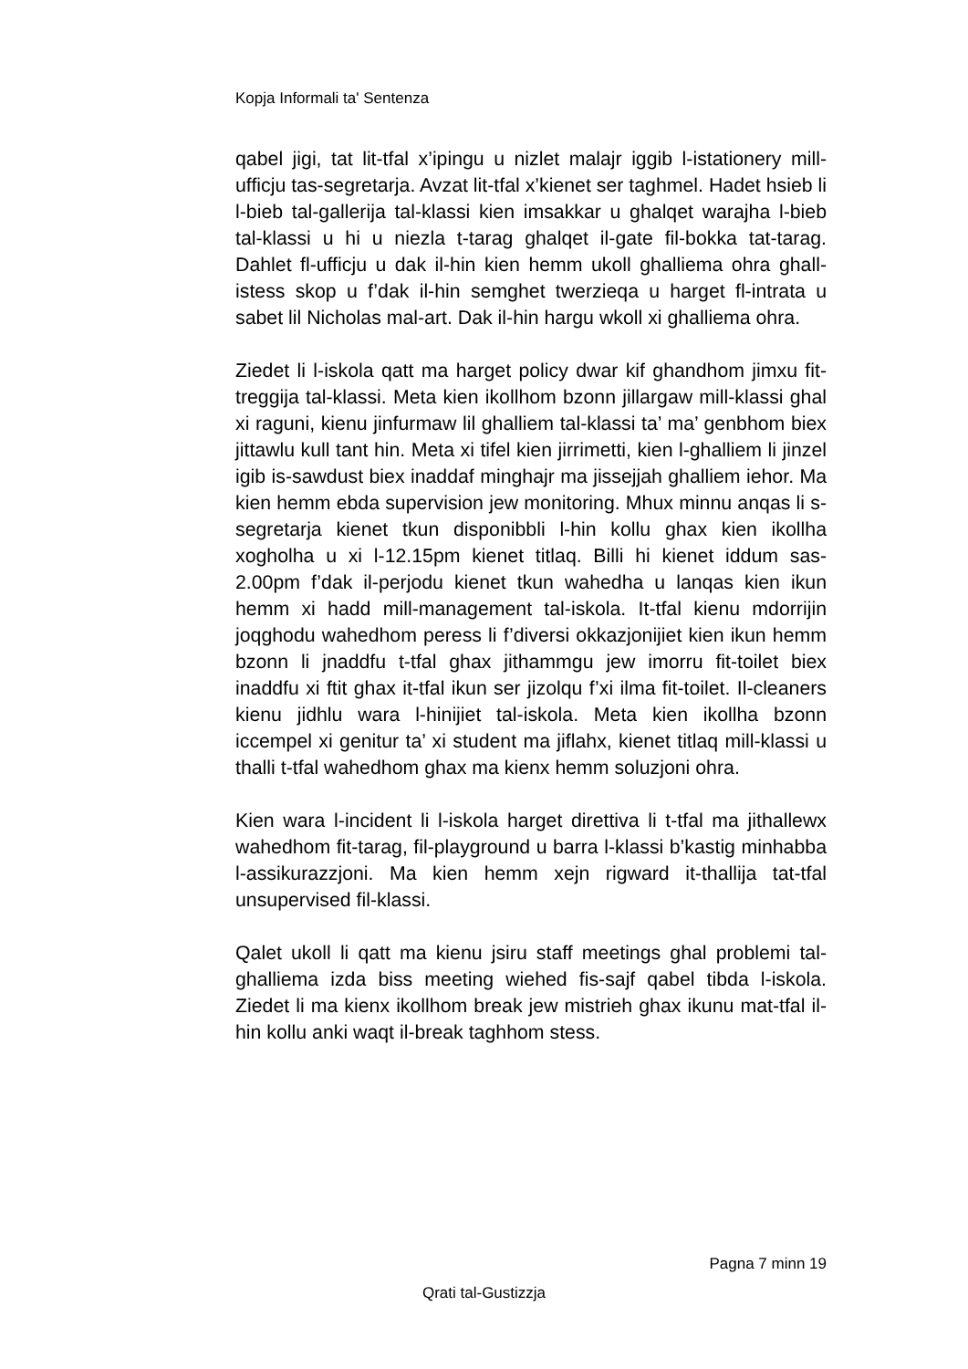Kopja Informali ta' Sentenza
qabel jigi, tat lit-tfal x’ipingu u nizlet malajr iggib l-istationery mill-ufficju tas-segretarja. Avzat lit-tfal x’kienet ser taghmel. Hadet hsieb li l-bieb tal-gallerija tal-klassi kien imsakkar u ghalqet warajha l-bieb tal-klassi u hi u niezla t-tarag ghalqet il-gate fil-bokka tat-tarag. Dahlet fl-ufficju u dak il-hin kien hemm ukoll ghalliema ohra ghall-istess skop u f’dak il-hin semghet twerzieqa u harget fl-intrata u sabet lil Nicholas mal-art. Dak il-hin hargu wkoll xi ghalliema ohra.
Ziedet li l-iskola qatt ma harget policy dwar kif ghandhom jimxu fit-treggija tal-klassi. Meta kien ikollhom bzonn jillargaw mill-klassi ghal xi raguni, kienu jinfurmaw lil ghalliem tal-klassi ta’ ma’ genbhom biex jittawlu kull tant hin. Meta xi tifel kien jirrimetti, kien l-ghalliem li jinzel igib is-sawdust biex inaddaf minghajr ma jissejjah ghalliem iehor. Ma kien hemm ebda supervision jew monitoring. Mhux minnu anqas li s-segretarja kienet tkun disponibbli l-hin kollu ghax kien ikollha xogholha u xi l-12.15pm kienet titlaq. Billi hi kienet iddum sas-2.00pm f’dak il-perjodu kienet tkun wahedha u lanqas kien ikun hemm xi hadd mill-management tal-iskola. It-tfal kienu mdorrijin joqghodu wahedhom peress li f’diversi okkazjonijiet kien ikun hemm bzonn li jnaddfu t-tfal ghax jithammgu jew imorru fit-toilet biex inaddfu xi ftit ghax it-tfal ikun ser jizolqu f’xi ilma fit-toilet. Il-cleaners kienu jidhlu wara l-hinijiet tal-iskola. Meta kien ikollha bzonn iccempel xi genitur ta’ xi student ma jiflahx, kienet titlaq mill-klassi u thalli t-tfal wahedhom ghax ma kienx hemm soluzjoni ohra.
Kien wara l-incident li l-iskola harget direttiva li t-tfal ma jithallewx wahedhom fit-tarag, fil-playground u barra l-klassi b’kastig minhabba l-assikurazzjoni. Ma kien hemm xejn rigward it-thallija tat-tfal unsupervised fil-klassi.
Qalet ukoll li qatt ma kienu jsiru staff meetings ghal problemi tal-ghalliema izda biss meeting wiehed fis-sajf qabel tibda l-iskola. Ziedet li ma kienx ikollhom break jew mistrieh ghax ikunu mat-tfal il-hin kollu anki waqt il-break taghhom stess.
Pagna 7 minn 19
Qrati tal-Gustizzja